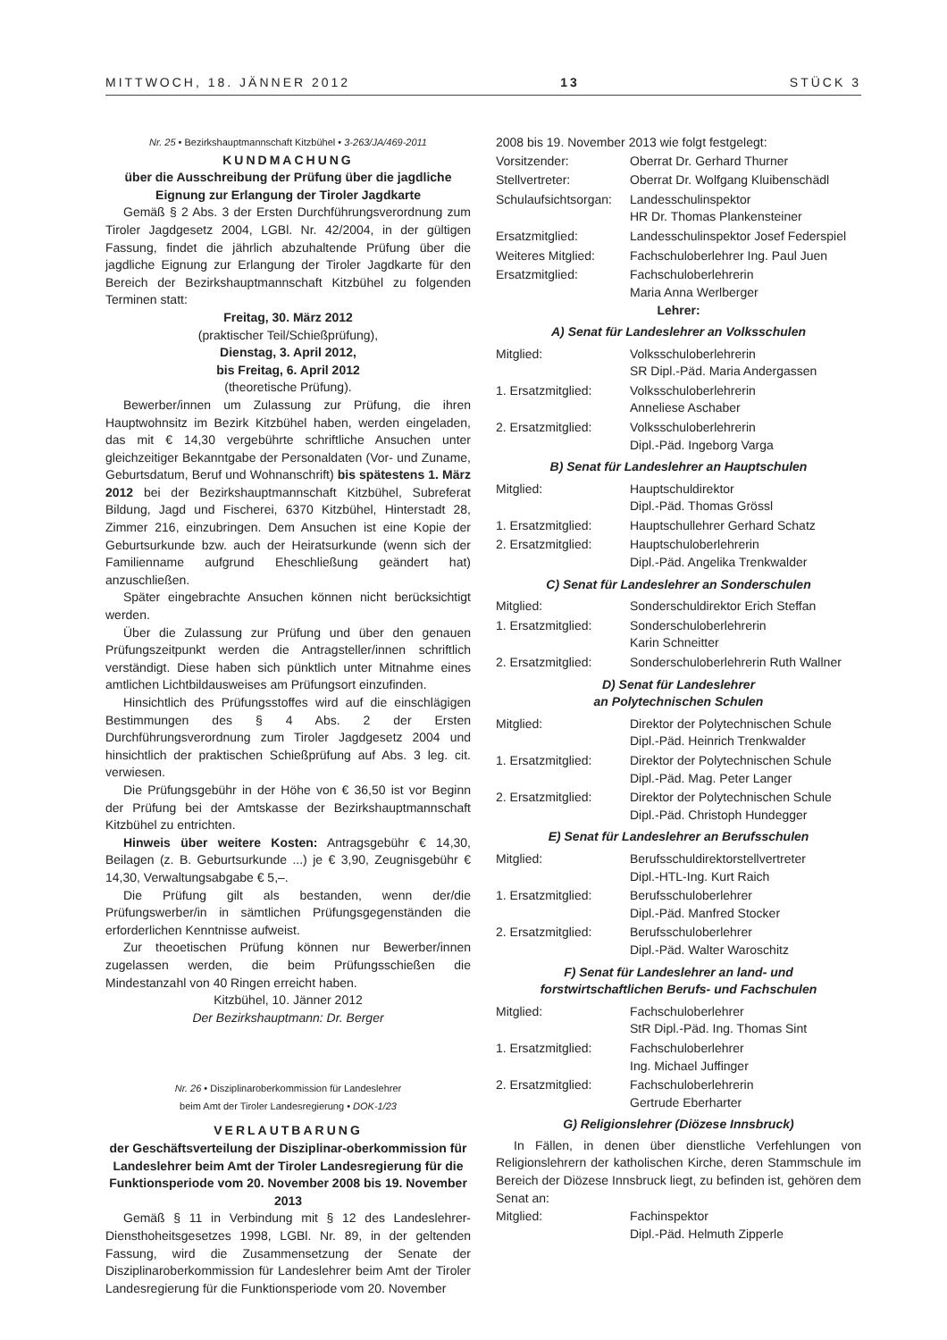MITTWOCH, 18. JÄNNER 2012 13 STÜCK 3
Nr. 25 • Bezirkshauptmannschaft Kitzbühel • 3-263/JA/469-2011
KUNDMACHUNG
über die Ausschreibung der Prüfung über die jagdliche Eignung zur Erlangung der Tiroler Jagdkarte
Gemäß § 2 Abs. 3 der Ersten Durchführungsverordnung zum Tiroler Jagdgesetz 2004, LGBl. Nr. 42/2004, in der gültigen Fassung, findet die jährlich abzuhaltende Prüfung über die jagdliche Eignung zur Erlangung der Tiroler Jagdkarte für den Bereich der Bezirkshauptmannschaft Kitzbühel zu folgenden Terminen statt:
Freitag, 30. März 2012
(praktischer Teil/Schießprüfung),
Dienstag, 3. April 2012,
bis Freitag, 6. April 2012
(theoretische Prüfung).
Bewerber/innen um Zulassung zur Prüfung, die ihren Hauptwohnsitz im Bezirk Kitzbühel haben, werden eingeladen, das mit € 14,30 vergebührte schriftliche Ansuchen unter gleichzeitiger Bekanntgabe der Personaldaten (Vor- und Zuname, Geburtsdatum, Beruf und Wohnanschrift) bis spätestens 1. März 2012 bei der Bezirkshauptmannschaft Kitzbühel, Subreferat Bildung, Jagd und Fischerei, 6370 Kitzbühel, Hinterstadt 28, Zimmer 216, einzubringen. Dem Ansuchen ist eine Kopie der Geburtsurkunde bzw. auch der Heiratsurkunde (wenn sich der Familienname aufgrund Eheschließung geändert hat) anzuschließen.
Später eingebrachte Ansuchen können nicht berücksichtigt werden.
Über die Zulassung zur Prüfung und über den genauen Prüfungszeitpunkt werden die Antragsteller/innen schriftlich verständigt. Diese haben sich pünktlich unter Mitnahme eines amtlichen Lichtbildausweises am Prüfungsort einzufinden.
Hinsichtlich des Prüfungsstoffes wird auf die einschlägigen Bestimmungen des § 4 Abs. 2 der Ersten Durchführungsverordnung zum Tiroler Jagdgesetz 2004 und hinsichtlich der praktischen Schießprüfung auf Abs. 3 leg. cit. verwiesen.
Die Prüfungsgebühr in der Höhe von € 36,50 ist vor Beginn der Prüfung bei der Amtskasse der Bezirkshauptmannschaft Kitzbühel zu entrichten.
Hinweis über weitere Kosten: Antragsgebühr € 14,30, Beilagen (z. B. Geburtsurkunde ...) je € 3,90, Zeugnisgebühr € 14,30, Verwaltungsabgabe € 5,–.
Die Prüfung gilt als bestanden, wenn der/die Prüfungswerber/in in sämtlichen Prüfungsgegenständen die erforderlichen Kenntnisse aufweist.
Zur theoetischen Prüfung können nur Bewerber/innen zugelassen werden, die beim Prüfungsschießen die Mindestanzahl von 40 Ringen erreicht haben.
Kitzbühel, 10. Jänner 2012
Der Bezirkshauptmann: Dr. Berger
Nr. 26 • Disziplinaroberkommission für Landeslehrer
beim Amt der Tiroler Landesregierung • DOK-1/23
VERLAUTBARUNG
der Geschäftsverteilung der Disziplinar-oberkommission für Landeslehrer beim Amt der Tiroler Landesregierung für die Funktionsperiode vom 20. November 2008 bis 19. November 2013
Gemäß § 11 in Verbindung mit § 12 des Landeslehrer-Diensthoheitsgesetzes 1998, LGBl. Nr. 89, in der geltenden Fassung, wird die Zusammensetzung der Senate der Disziplinaroberkommission für Landeslehrer beim Amt der Tiroler Landesregierung für die Funktionsperiode vom 20. November
2008 bis 19. November 2013 wie folgt festgelegt:
| Vorsitzender: | Oberrat Dr. Gerhard Thurner |
| Stellvertreter: | Oberrat Dr. Wolfgang Kluibenschädl |
| Schulaufsichtsorgan: | Landesschulinspektor HR Dr. Thomas Plankensteiner |
| Ersatzmitglied: | Landesschulinspektor Josef Federspiel |
| Weiteres Mitglied: | Fachschuloberlehrer Ing. Paul Juen |
| Ersatzmitglied: | Fachschuloberlehrerin Maria Anna Werlberger |
Lehrer:
A) Senat für Landeslehrer an Volksschulen
| Mitglied: | Volksschuloberlehrerin SR Dipl.-Päd. Maria Andergassen |
| 1. Ersatzmitglied: | Volksschuloberlehrerin Anneliese Aschaber |
| 2. Ersatzmitglied: | Volksschuloberlehrerin Dipl.-Päd. Ingeborg Varga |
B) Senat für Landeslehrer an Hauptschulen
| Mitglied: | Hauptschuldirektor Dipl.-Päd. Thomas Grössl |
| 1. Ersatzmitglied: | Hauptschullehrer Gerhard Schatz |
| 2. Ersatzmitglied: | Hauptschuloberlehrerin Dipl.-Päd. Angelika Trenkwalder |
C) Senat für Landeslehrer an Sonderschulen
| Mitglied: | Sonderschuldirektor Erich Steffan |
| 1. Ersatzmitglied: | Sonderschuloberlehrerin Karin Schneitter |
| 2. Ersatzmitglied: | Sonderschuloberlehrerin Ruth Wallner |
D) Senat für Landeslehrer
an Polytechnischen Schulen
| Mitglied: | Direktor der Polytechnischen Schule Dipl.-Päd. Heinrich Trenkwalder |
| 1. Ersatzmitglied: | Direktor der Polytechnischen Schule Dipl.-Päd. Mag. Peter Langer |
| 2. Ersatzmitglied: | Direktor der Polytechnischen Schule Dipl.-Päd. Christoph Hundegger |
E) Senat für Landeslehrer an Berufsschulen
| Mitglied: | Berufsschuldirektorstellvertreter Dipl.-HTL-Ing. Kurt Raich |
| 1. Ersatzmitglied: | Berufsschuloberlehrer Dipl.-Päd. Manfred Stocker |
| 2. Ersatzmitglied: | Berufsschuloberlehrer Dipl.-Päd. Walter Waroschitz |
F) Senat für Landeslehrer an land- und
forstwirtschaftlichen Berufs- und Fachschulen
| Mitglied: | Fachschuloberlehrer StR Dipl.-Päd. Ing. Thomas Sint |
| 1. Ersatzmitglied: | Fachschuloberlehrer Ing. Michael Juffinger |
| 2. Ersatzmitglied: | Fachschuloberlehrerin Gertrude Eberharter |
G) Religionslehrer (Diözese Innsbruck)
In Fällen, in denen über dienstliche Verfehlungen von Religionslehrern der katholischen Kirche, deren Stammschule im Bereich der Diözese Innsbruck liegt, zu befinden ist, gehören dem Senat an:
| Mitglied: | Fachinspektor Dipl.-Päd. Helmuth Zipperle |